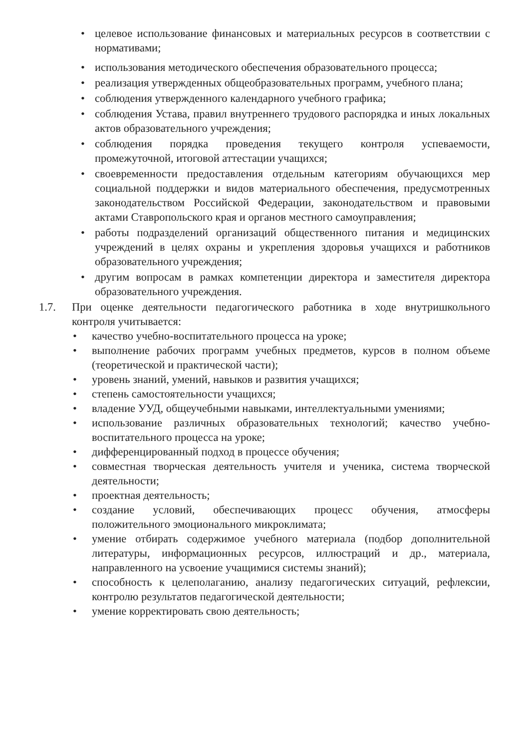• целевое использование финансовых и материальных ресурсов в соответствии с нормативами;
• использования методического обеспечения образовательного процесса;
• реализация утвержденных общеобразовательных программ, учебного плана;
• соблюдения утвержденного календарного учебного графика;
• соблюдения Устава, правил внутреннего трудового распорядка и иных локальных актов образовательного учреждения;
• соблюдения порядка проведения текущего контроля успеваемости, промежуточной, итоговой аттестации учащихся;
• своевременности предоставления отдельным категориям обучающихся мер социальной поддержки и видов материального обеспечения, предусмотренных законодательством Российской Федерации, законодательством и правовыми актами Ставропольского края и органов местного самоуправления;
• работы подразделений организаций общественного питания и медицинских учреждений в целях охраны и укрепления здоровья учащихся и работников образовательного учреждения;
• другим вопросам в рамках компетенции директора и заместителя директора образовательного учреждения.
1.7. При оценке деятельности педагогического работника в ходе внутришкольного контроля учитывается:
• качество учебно-воспитательного процесса на уроке;
• выполнение рабочих программ учебных предметов, курсов в полном объеме (теоретической и практической части);
• уровень знаний, умений, навыков и развития учащихся;
• степень самостоятельности учащихся;
• владение УУД, общеучебными навыками, интеллектуальными умениями;
• использование различных образовательных технологий; качество учебно-воспитательного процесса на уроке;
• дифференцированный подход в процессе обучения;
• совместная творческая деятельность учителя и ученика, система творческой деятельности;
• проектная деятельность;
• создание условий, обеспечивающих процесс обучения, атмосферы положительного эмоционального микроклимата;
• умение отбирать содержимое учебного материала (подбор дополнительной литературы, информационных ресурсов, иллюстраций и др., материала, направленного на усвоение учащимися системы знаний);
• способность к целеполаганию, анализу педагогических ситуаций, рефлексии, контролю результатов педагогической деятельности;
• умение корректировать свою деятельность;